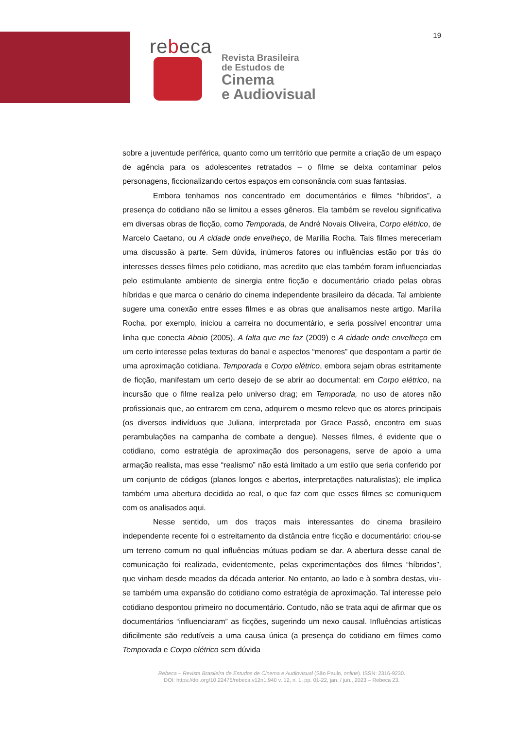19
rebeca
Revista Brasileira
de Estudos de
Cinema
e Audiovisual
sobre a juventude periférica, quanto como um território que permite a criação de um espaço de agência para os adolescentes retratados – o filme se deixa contaminar pelos personagens, ficcionalizando certos espaços em consonância com suas fantasias.
Embora tenhamos nos concentrado em documentários e filmes “híbridos”, a presença do cotidiano não se limitou a esses gêneros. Ela também se revelou significativa em diversas obras de ficção, como Temporada, de André Novais Oliveira, Corpo elétrico, de Marcelo Caetano, ou A cidade onde envelheço, de Marília Rocha. Tais filmes mereceriam uma discussão à parte. Sem dúvida, inúmeros fatores ou influências estão por trás do interesses desses filmes pelo cotidiano, mas acredito que elas também foram influenciadas pelo estimulante ambiente de sinergia entre ficção e documentário criado pelas obras híbridas e que marca o cenário do cinema independente brasileiro da década. Tal ambiente sugere uma conexão entre esses filmes e as obras que analisamos neste artigo. Marília Rocha, por exemplo, iniciou a carreira no documentário, e seria possível encontrar uma linha que conecta Aboio (2005), A falta que me faz (2009) e A cidade onde envelheço em um certo interesse pelas texturas do banal e aspectos “menores” que despontam a partir de uma aproximação cotidiana. Temporada e Corpo elétrico, embora sejam obras estritamente de ficção, manifestam um certo desejo de se abrir ao documental: em Corpo elétrico, na incursão que o filme realiza pelo universo drag; em Temporada, no uso de atores não profissionais que, ao entrarem em cena, adquirem o mesmo relevo que os atores principais (os diversos indivíduos que Juliana, interpretada por Grace Passô, encontra em suas perambulações na campanha de combate a dengue). Nesses filmes, é evidente que o cotidiano, como estratégia de aproximação dos personagens, serve de apoio a uma armação realista, mas esse “realismo” não está limitado a um estilo que seria conferido por um conjunto de códigos (planos longos e abertos, interpretações naturalistas); ele implica também uma abertura decidida ao real, o que faz com que esses filmes se comuniquem com os analisados aqui.
Nesse sentido, um dos traços mais interessantes do cinema brasileiro independente recente foi o estreitamento da distância entre ficção e documentário: criou-se um terreno comum no qual influências mútuas podiam se dar. A abertura desse canal de comunicação foi realizada, evidentemente, pelas experimentações dos filmes “híbridos”, que vinham desde meados da década anterior. No entanto, ao lado e à sombra destas, viu-se também uma expansão do cotidiano como estratégia de aproximação. Tal interesse pelo cotidiano despontou primeiro no documentário. Contudo, não se trata aqui de afirmar que os documentários “influenciaram” as ficções, sugerindo um nexo causal. Influências artísticas dificilmente são redutíveis a uma causa única (a presença do cotidiano em filmes como Temporada e Corpo elétrico sem dúvida
Rebeca – Revista Brasileira de Estudos de Cinema e Audiovisual (São Paulo, online). ISSN: 2316-9230.
DOI: https://doi.org/10.22475/rebeca.v12n1.940 v. 12, n. 1, pp. 01-22, jan. / jun., 2023 – Rebeca 23.